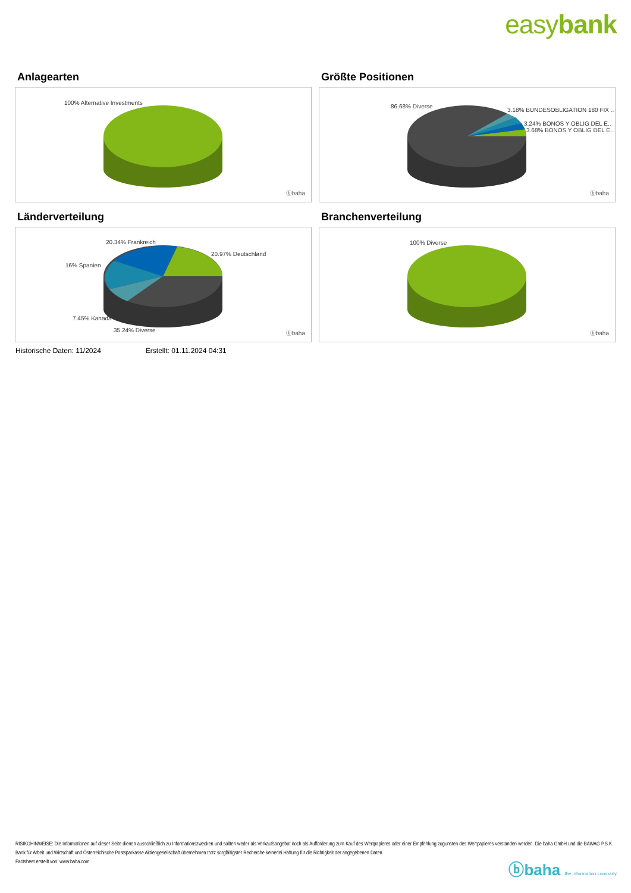easybank
Anlagearten
100% Alternative Investments
ⓑbaha
Größte Positionen
86.68% Diverse
3.18% BUNDESOBLIGATION 180 FIX ..
3.24% BONOS Y OBLIG DEL E..
3.68% BONOS Y OBLIG DEL E..
ⓑbaha
Länderverteilung
20.34% Frankreich
20.97% Deutschland
16% Spanien
7.45% Kanada
35.24% Diverse ⓑbaha
Branchenverteilung
100% Diverse
ⓑbaha
Historische Daten: 11/2024 Erstellt: 01.11.2024 04:31
RISIKOHINWEISE: Die Informationen auf dieser Seite dienen ausschließlich zu Informationszwecken und sollten weder als Verkaufsangebot noch als Aufforderung zum Kauf des Wertpapieres oder einer Empfehlung zugunsten des Wertpapieres verstanden werden. Die baha GmbH und die BAWAG P.S.K. Bank für Arbeit und Wirtschaft und Österreichische Postsparkasse Aktiengesellschaft übernehmen trotz sorgfältigster Recherche keinerlei Haftung für die Richtigkeit der angegebenen Daten.
Factsheet erstellt von: www.baha.com
ⓑbaha the information company